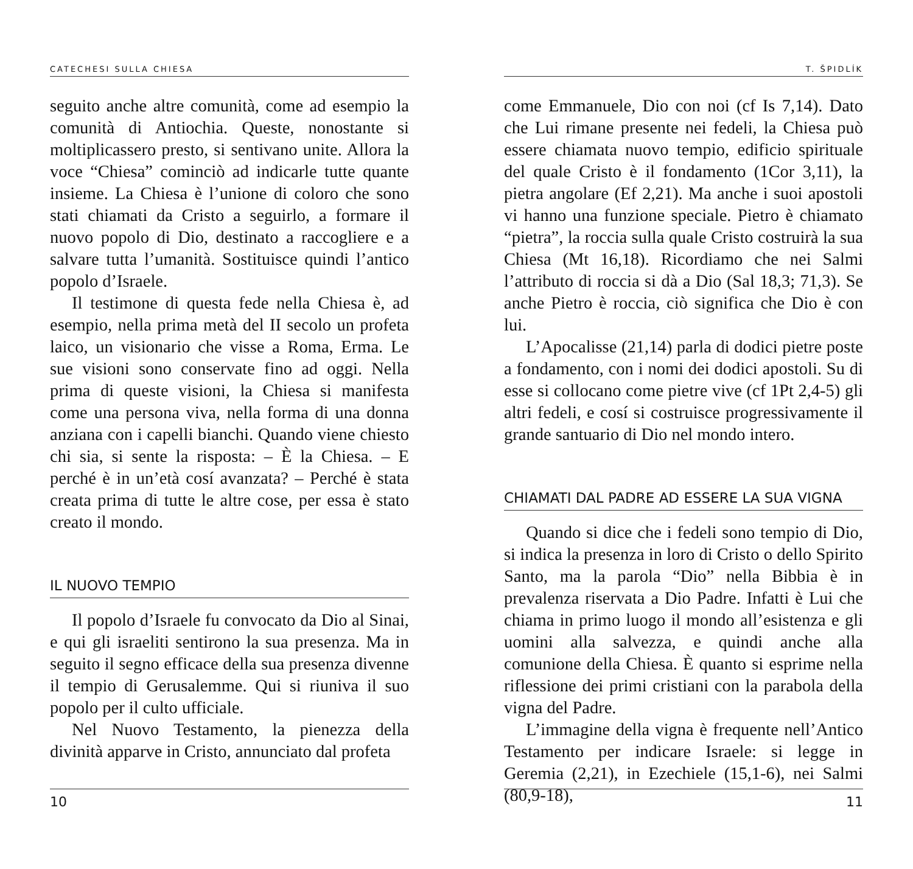CATECHESI SULLA CHIESA
seguito anche altre comunità, come ad esempio la comunità di Antiochia. Queste, nonostante si moltiplicassero presto, si sentivano unite. Allora la voce “Chiesa” cominciò ad indicarle tutte quante insieme. La Chiesa è l’unione di coloro che sono stati chiamati da Cristo a seguirlo, a formare il nuovo popolo di Dio, destinato a raccogliere e a salvare tutta l’umanità. Sostituisce quindi l’antico popolo d’Israele.
Il testimone di questa fede nella Chiesa è, ad esempio, nella prima metà del II secolo un profeta laico, un visionario che visse a Roma, Erma. Le sue visioni sono conservate fino ad oggi. Nella prima di queste visioni, la Chiesa si manifesta come una persona viva, nella forma di una donna anziana con i capelli bianchi. Quando viene chiesto chi sia, si sente la risposta: – È la Chiesa. – E perché è in un’età cosí avanzata? – Perché è stata creata prima di tutte le altre cose, per essa è stato creato il mondo.
IL NUOVO TEMPIO
Il popolo d’Israele fu convocato da Dio al Sinai, e qui gli israeliti sentirono la sua presenza. Ma in seguito il segno efficace della sua presenza divenne il tempio di Gerusalemme. Qui si riuniva il suo popolo per il culto ufficiale.
Nel Nuovo Testamento, la pienezza della divinità apparve in Cristo, annunciato dal profeta
10
T. ŠPIDLÍK
come Emmanuele, Dio con noi (cf Is 7,14). Dato che Lui rimane presente nei fedeli, la Chiesa può essere chiamata nuovo tempio, edificio spirituale del quale Cristo è il fondamento (1Cor 3,11), la pietra angolare (Ef 2,21). Ma anche i suoi apostoli vi hanno una funzione speciale. Pietro è chiamato “pietra”, la roccia sulla quale Cristo costruirà la sua Chiesa (Mt 16,18). Ricordiamo che nei Salmi l’attributo di roccia si dà a Dio (Sal 18,3; 71,3). Se anche Pietro è roccia, ciò significa che Dio è con lui.
L’Apocalisse (21,14) parla di dodici pietre poste a fondamento, con i nomi dei dodici apostoli. Su di esse si collocano come pietre vive (cf 1Pt 2,4-5) gli altri fedeli, e cosí si costruisce progressivamente il grande santuario di Dio nel mondo intero.
CHIAMATI DAL PADRE AD ESSERE LA SUA VIGNA
Quando si dice che i fedeli sono tempio di Dio, si indica la presenza in loro di Cristo o dello Spirito Santo, ma la parola “Dio” nella Bibbia è in prevalenza riservata a Dio Padre. Infatti è Lui che chiama in primo luogo il mondo all’esistenza e gli uomini alla salvezza, e quindi anche alla comunione della Chiesa. È quanto si esprime nella riflessione dei primi cristiani con la parabola della vigna del Padre.
L’immagine della vigna è frequente nell’Antico Testamento per indicare Israele: si legge in Geremia (2,21), in Ezechiele (15,1-6), nei Salmi (80,9-18),
11